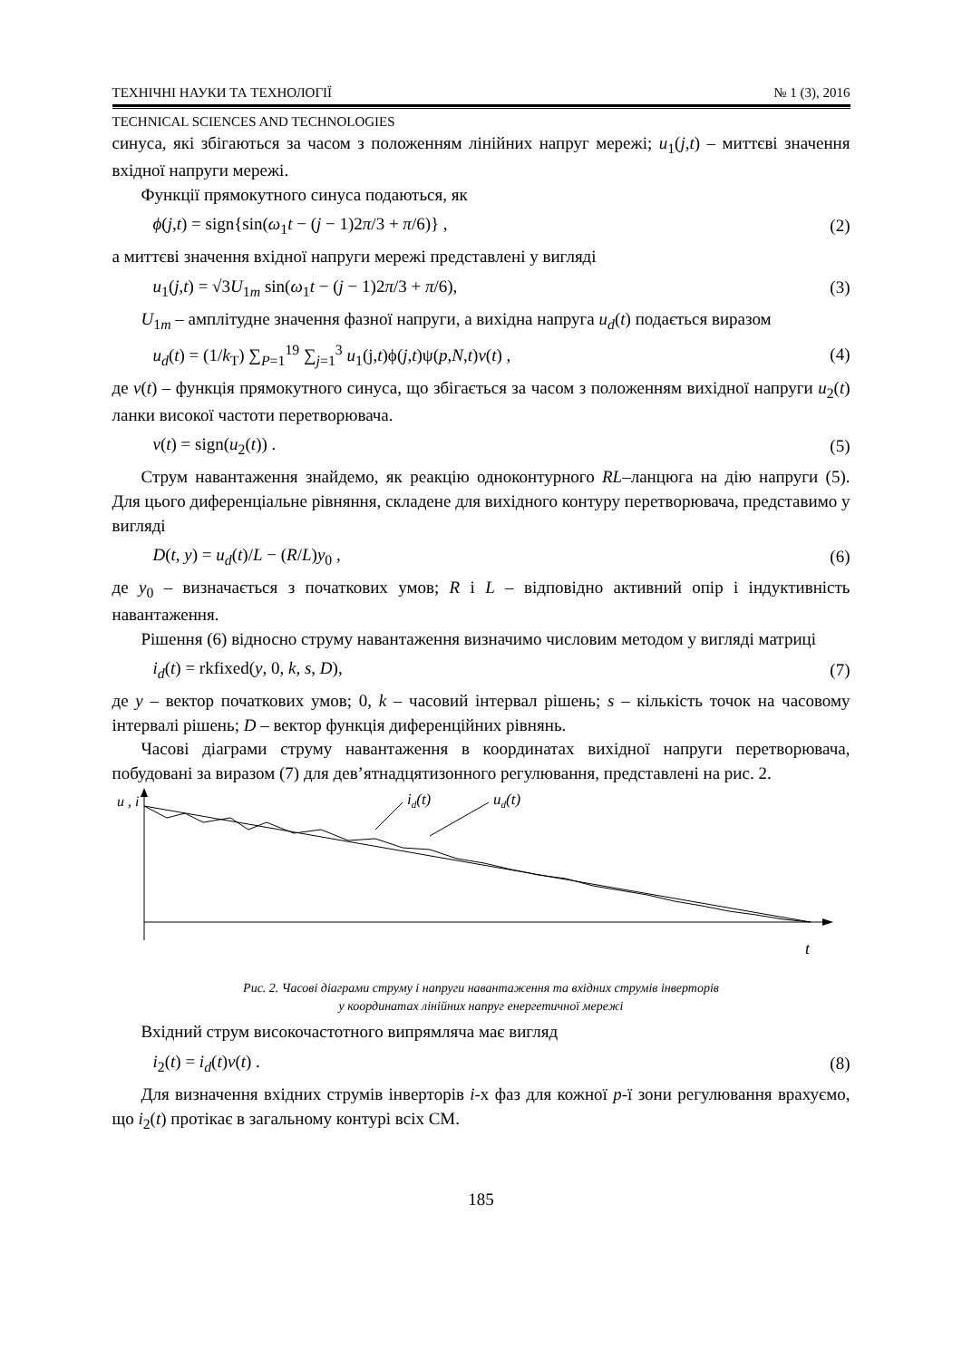ТЕХНІЧНІ НАУКИ ТА ТЕХНОЛОГІЇ № 1 (3), 2016
TECHNICAL SCIENCES AND TECHNOLOGIES
синуса, які збігаються за часом з положенням лінійних напруг мережі; u<sub>1</sub>(j,t) – миттєві значення вхідної напруги мережі.
Функції прямокутного синуса подаються, як
ϕ(j,t) = sign{sin(ω<sub>1</sub>t − (j − 1)2π/3 + π/6)} , (2)
а миттєві значення вхідної напруги мережі представлені у вигляді
u<sub>1</sub>(j,t) = √3U<sub>1m</sub> sin(ω<sub>1</sub>t − (j − 1)2π/3 + π/6), (3)
U<sub>1m</sub> – амплітудне значення фазної напруги, а вихідна напруга u<sub>d</sub>(t) подається виразом
u<sub>d</sub>(t) = (1/k<sub>T</sub>) ∑<sub>P=1</sub><sup>19</sup> ∑<sub>j=1</sub><sup>3</sup> u<sub>1</sub>(j,t)ϕ(j,t)ψ(p,N,t)v(t) , (4)
де v(t) – функція прямокутного синуса, що збігається за часом з положенням вихідної напруги u<sub>2</sub>(t) ланки високої частоти перетворювача.
v(t) = sign(u<sub>2</sub>(t)) . (5)
Струм навантаження знайдемо, як реакцію одноконтурного RL–ланцюга на дію напруги (5). Для цього диференціальне рівняння, складене для вихідного контуру перетворювача, представимо у вигляді
D(t, y) = u<sub>d</sub>(t)/L − (R/L)y<sub>0</sub> , (6)
де y<sub>0</sub> – визначається з початкових умов; R і L – відповідно активний опір і індуктивність навантаження.
Рішення (6) відносно струму навантаження визначимо числовим методом у вигляді матриці
i<sub>d</sub>(t) = rkfixed(y, 0, k, s, D), (7)
де y – вектор початкових умов; 0, k – часовий інтервал рішень; s – кількість точок на часовому інтервалі рішень; D – вектор функція диференційних рівнянь.
Часові діаграми струму навантаження в координатах вихідної напруги перетворювача, побудовані за виразом (7) для дев’ятнадцятизонного регулювання, представлені на рис. 2.
u , i
t
id(t)
ud(t)
Рис. 2. Часові діаграми струму і напруги навантаження та вхідних струмів інверторів
у координатах лінійних напруг енергетичної мережі
Вхідний струм високочастотного випрямляча має вигляд
i<sub>2</sub>(t) = i<sub>d</sub>(t)v(t) . (8)
Для визначення вхідних струмів інверторів i-х фаз для кожної p-ї зони регулювання врахуємо, що i<sub>2</sub>(t) протікає в загальному контурі всіх СМ.
185